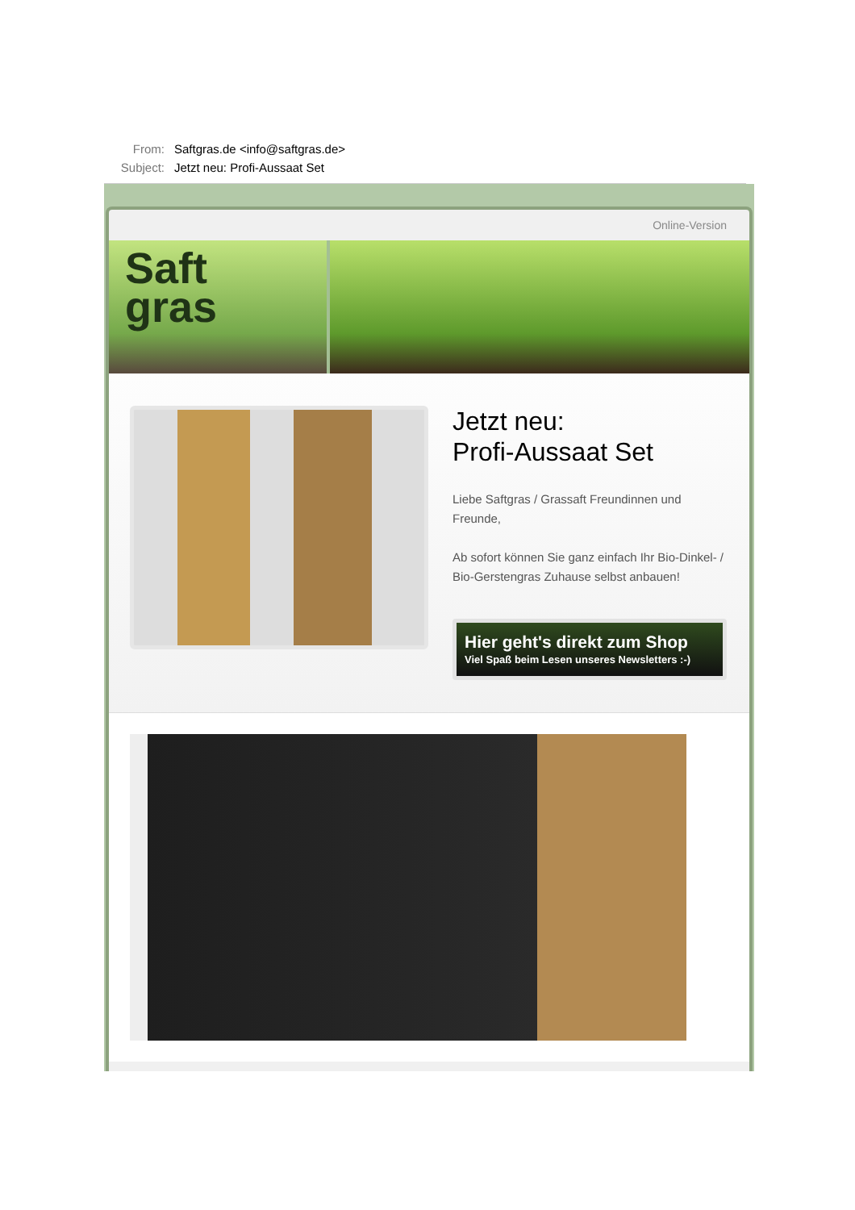From: Saftgras.de <info@saftgras.de>
Subject: Jetzt neu: Profi-Aussaat Set
Online-Version
Saft
gras
Jetzt neu:
Profi-Aussaat Set
Liebe Saftgras / Grassaft Freundinnen und Freunde,
Ab sofort können Sie ganz einfach Ihr Bio-Dinkel- / Bio-Gerstengras Zuhause selbst anbauen!
Hier geht's direkt zum Shop
Viel Spaß beim Lesen unseres Newsletters :-)